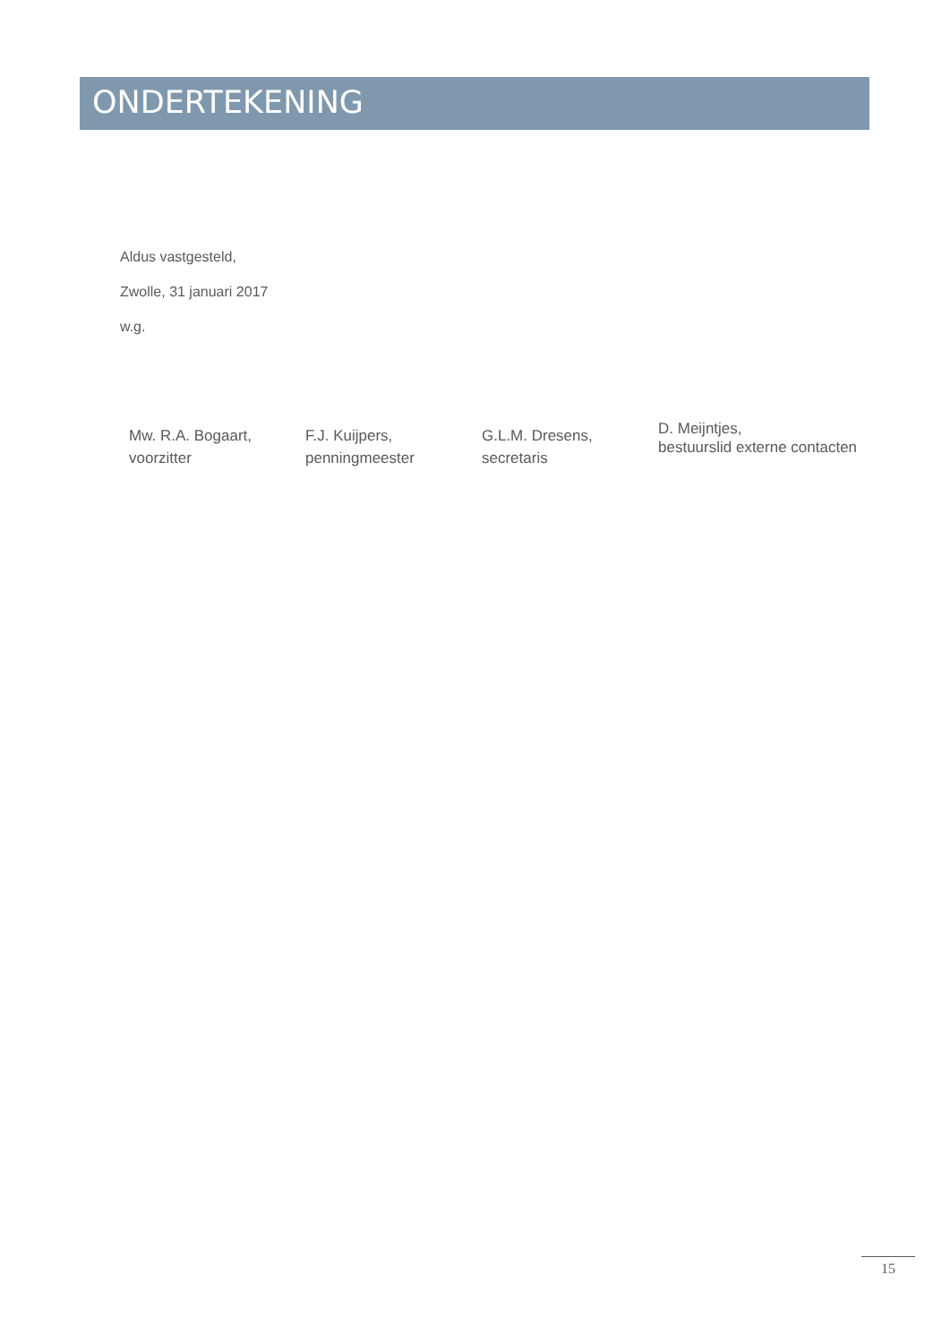ONDERTEKENING
Aldus vastgesteld,
Zwolle, 31 januari 2017
w.g.
Mw. R.A. Bogaart,
voorzitter
F.J. Kuijpers,
penningmeester
G.L.M. Dresens,
secretaris
D. Meijntjes,
bestuurslid externe contacten
15